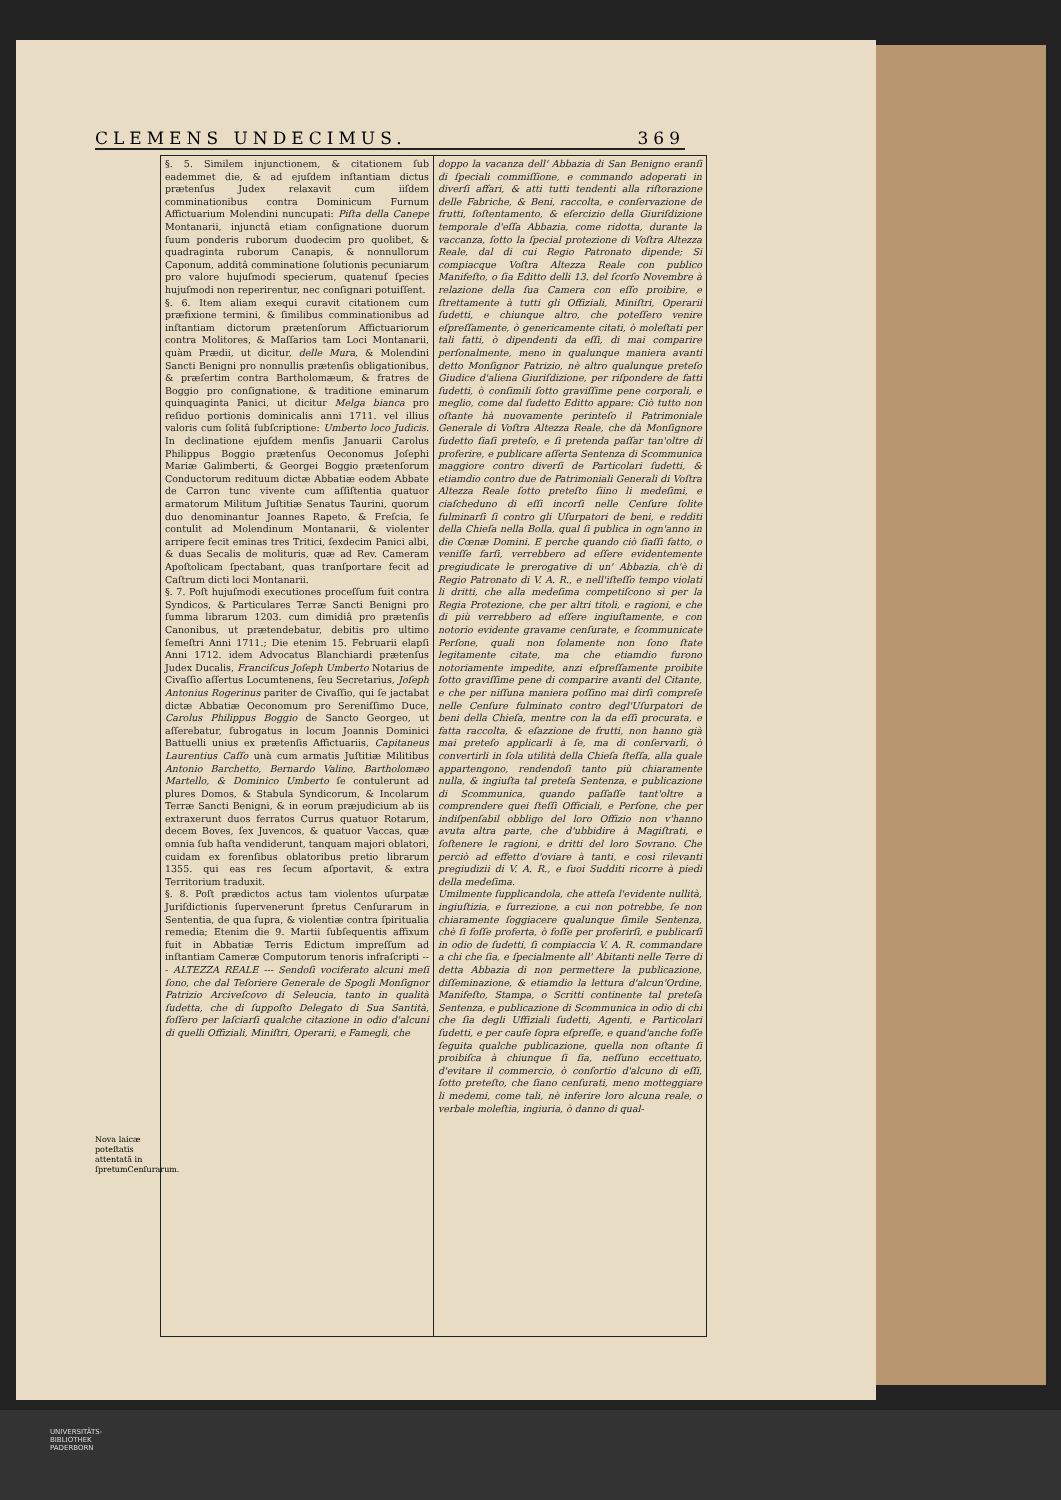CLEMENS UNDECIMUS. 369
Nova laicæ poteſtatis attentatã in ſpretumCenſurarum.
§. 5. Similem injunctionem, & citationem ſub eademmet die, & ad ejuſdem inſtantiam dictus prætenſus Judex relaxavit cum iiſdem comminationibus contra Dominicum Furnum Affictuarium Molendini nuncupati: Piſta della Canepe Montanarii, injunctâ etiam conſignatione duorum ſuum ponderis ruborum duodecim pro quolibet, & quadraginta ruborum Canapis, & nonnullorum Caponum, additâ comminatione ſolutionis pecuniarum pro valore hujuſmodi specierum, quatenuſ ſpecies hujuſmodi non reperirentur, nec conſignari potuiſſent.
§. 6. Item aliam exequi curavit citationem cum præfixione termini, & ſimilibus comminationibus ad inſtantiam dictorum prætenſorum Affictuariorum contra Molitores, & Maſſarios tam Loci Montanarii, quàm Prædii, ut dicitur, delle Mura, & Molendini Sancti Benigni pro nonnullis prætenſis obligationibus, & præſertim contra Bartholomæum, & fratres de Boggio pro conſignatione, & traditione eminarum quinquaginta Panici, ut dicitur Melga bianca pro reſiduo portionis dominicalis anni 1711. vel illius valoris cum ſolitâ ſubſcriptione: Umberto loco Judicis. In declinatione ejuſdem menſis Januarii Carolus Philippus Boggio prætenſus Oeconomus Joſephi Mariæ Galimberti, & Georgei Boggio prætenſorum Conductorum redituum dictæ Abbatiæ eodem Abbate de Carron tunc vivente cum aſſiſtentia quatuor armatorum Militum Juſtitiæ Senatus Taurini, quorum duo denominantur Joannes Rapeto, & Freſcia, ſe contulit ad Molendinum Montanarii, & violenter arripere fecit eminas tres Tritici, ſexdecim Panici albi, & duas Secalis de molituris, quæ ad Rev. Cameram Apoſtolicam ſpectabant, quas tranſportare fecit ad Caſtrum dicti loci Montanarii.
§. 7. Poſt hujuſmodi executiones proceſſum fuit contra Syndicos, & Particulares Terræ Sancti Benigni pro ſumma librarum 1203. cum dimidiâ pro prætenſis Canonibus, ut prætendebatur, debitis pro ultimo ſemeſtri Anni 1711.; Die etenim 15. Februarii elapſi Anni 1712. idem Advocatus Blanchiardi prætenſus Judex Ducalis, Franciſcus Joſeph Umberto Notarius de Civaſſio aſſertus Locumtenens, ſeu Secretarius, Joſeph Antonius Rogerinus pariter de Civaſſio, qui ſe jactabat dictæ Abbatiæ Oeconomum pro Sereniſſimo Duce, Carolus Philippus Boggio de Sancto Georgeo, ut aſſerebatur, ſubrogatus in locum Joannis Dominici Battuelli unius ex prætenſis Affictuariis, Capitaneus Laurentius Caſſo unà cum armatis Juſtitiæ Militibus Antonio Barchetto, Bernardo Valino, Bartholomæo Martello, & Dominico Umberto ſe contulerunt ad plures Domos, & Stabula Syndicorum, & Incolarum Terræ Sancti Benigni, & in eorum præjudicium ab iis extraxerunt duos ferratos Currus quatuor Rotarum, decem Boves, ſex Juvencos, & quatuor Vaccas, quæ omnia ſub haſta vendiderunt, tanquam majori oblatori, cuidam ex forenſibus oblatoribus pretio librarum 1355. qui eas res ſecum aſportavit, & extra Territorium traduxit.
§. 8. Poſt prædictos actus tam violentos uſurpatæ Juriſdictionis ſupervenerunt ſpretus Cenſurarum in Sententia, de qua ſupra, & violentiæ contra ſpiritualia remedia; Etenim die 9. Martii ſubſequentis affixum fuit in Abbatiæ Terris Edictum impreſſum ad inſtantiam Cameræ Computorum tenoris infraſcripti --- ALTEZZA REALE --- Sendoſi vociferato alcuni meſi ſono, che dal Teſoriere Generale de Spogli Monſignor Patrizio Arciveſcovo di Seleucia, tanto in qualità ſudetta, che di ſuppoſto Delegato di Sua Santità, foſſero per laſciarſi qualche citazione in odio d'alcuni di quelli Offiziali, Miniſtri, Operarii, e Famegli, che
doppo la vacanza dell' Abbazia di San Benigno eranſi di ſpeciali commiſſione, e commando adoperati in diverſi affari, & atti tutti tendenti alla riſtorazione delle Fabriche, & Beni, raccolta, e conſervazione de frutti, ſoſtentamento, & eſercizio della Giuriſdizione temporale d'eſſa Abbazia, come ridotta, durante la vaccanza, ſotto la ſpecial protezione di Voſtra Altezza Reale, dal di cui Regio Patronato dipende; Si compiacque Voſtra Altezza Reale con publico Manifeſto, o ſia Editto delli 13. del ſcorſo Novembre à relazione della ſua Camera con eſſo proibire, e ſtrettamente à tutti gli Offiziali, Miniſtri, Operarii ſudetti, e chiunque altro, che poteſſero venire eſpreſſamente, ò genericamente citati, ò moleſtati per tali fatti, ò dipendenti da eſſi, di mai comparire perſonalmente, meno in qualunque maniera avanti detto Monſignor Patrizio, nè altro qualunque preteſo Giudice d'aliena Giuriſdizione, per riſpondere de fatti ſudetti, ò conſimili ſotto graviſſime pene corporali, e meglio, come dal ſudetto Editto appare: Ciò tutto non oſtante hà nuovamente perinteſo il Patrimoniale Generale di Voſtra Altezza Reale, che dà Monſignore ſudetto ſiaſi preteſo, e ſi pretenda paſſar tan'oltre di proferire, e publicare aſſerta Sentenza di Scommunica maggiore contro diverſi de Particolari ſudetti, & etiamdio contro due de Patrimoniali Generali di Voſtra Altezza Reale ſotto preteſto ſiino li medeſimi, e ciaſcheduno di eſſi incorſi nelle Cenſure ſolite fulminarſi ſi contro gli Uſurpatori de beni, e redditi della Chieſa nella Bolla, qual ſi publica in ogn'anno in die Cœnæ Domini. E perche quando ciò ſiaſſi fatto, o veniſſe farſi, verrebbero ad eſſere evidentemente pregiudicate le prerogative di un' Abbazia, ch'è di Regio Patronato di V. A. R., e nell'iſteſſo tempo violati li dritti, che alla medeſima competiſcono sì per la Regia Protezione, che per altri titoli, e ragioni, e che di più verrebbero ad eſſere ingiuſtamente, e con notorio evidente gravame cenſurate, e ſcommunicate Perſone, quali non ſolamente non ſono ſtate legitamente citate, ma che etiamdio furono notoriamente impedite, anzi eſpreſſamente proibite ſotto graviſſime pene di comparire avanti del Citante, e che per niſſuna maniera poſſino mai dirſi compreſe nelle Cenſure fulminato contro degl'Uſurpatori de beni della Chieſa, mentre con la da eſſi procurata, e fatta raccolta, & eſazzione de frutti, non hanno già mai preteſo applicarli à ſe, ma di conſervarli, ò convertirli in ſola utilità della Chieſa ſteſſa, alla quale appartengono, rendendoſi tanto più chiaramente nulla, & ingiuſta tal preteſa Sentenza, e publicazione di Scommunica, quando paſſaſſe tant'oltre a comprendere quei ſteſſi Officiali, e Perſone, che per indiſpenſabil obbligo del loro Offizio non v'hanno avuta altra parte, che d'ubbidire à Magiſtrati, e ſoſtenere le ragioni, e dritti del loro Sovrano. Che perciò ad effetto d'oviare à tanti, e così rilevanti pregiudizii di V. A. R., e ſuoi Sudditi ricorre à piedi della medeſima.
Umilmente ſupplicandola, che atteſa l'evidente nullità, ingiuſtizia, e ſurrezione, a cui non potrebbe, ſe non chiaramente ſoggiacere qualunque ſimile Sentenza, chè ſi foſſe proferta, ò foſſe per proferirſi, e publicarſi in odio de ſudetti, ſi compiaccia V. A. R. commandare a chi che ſia, e ſpecialmente all' Abitanti nelle Terre di detta Abbazia di non permettere la publicazione, diſſeminazione, & etiamdio la lettura d'alcun'Ordine, Manifeſto, Stampa, o Scritti continente tal preteſa Sentenza, e publicazione di Scommunica in odio di chi che ſia degli Uffiziali ſudetti, Agenti, e Particolari ſudetti, e per cauſe ſopra eſpreſſe, e quand'anche foſſe ſeguita qualche publicazione, quella non oſtante ſi proibiſca à chiunque ſi ſia, neſſuno eccettuato, d'evitare il commercio, ò conſortio d'alcuno di eſſi, ſotto preteſto, che ſiano cenſurati, meno motteggiare li medemi, come tali, nè inferire loro alcuna reale, o verbale moleſtia, ingiuria, ò danno di qual-
UNIVERSITÄTS-
BIBLIOTHEK
PADERBORN